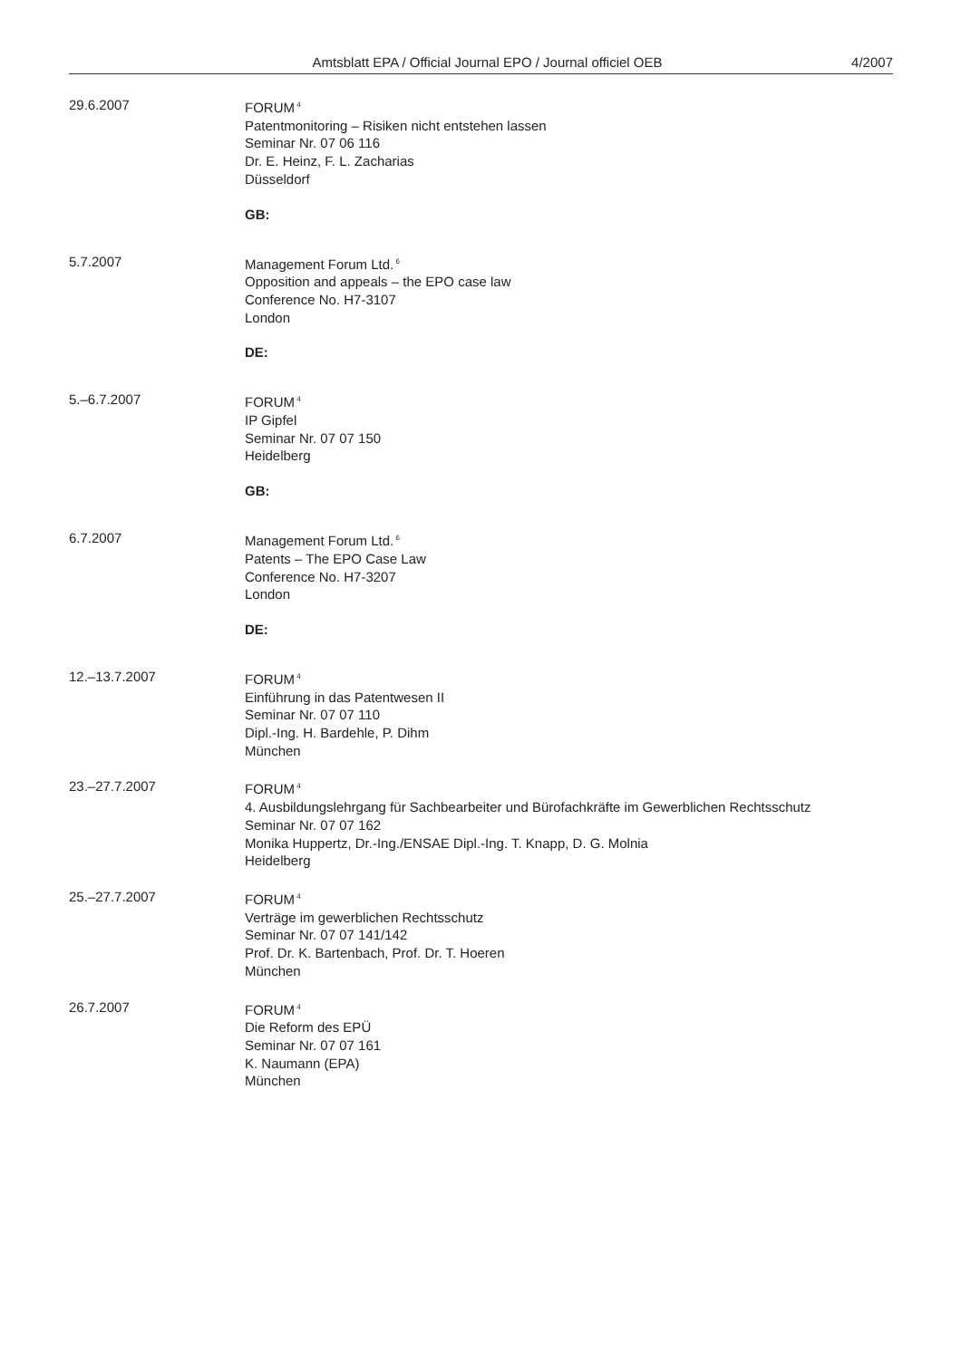Amtsblatt EPA / Official Journal EPO / Journal officiel OEB
4/2007
29.6.2007 FORUM<sup>4</sup>
Patentmonitoring – Risiken nicht entstehen lassen
Seminar Nr. 07 06 116
Dr. E. Heinz, F. L. Zacharias
Düsseldorf
GB:
5.7.2007 Management Forum Ltd.<sup>6</sup>
Opposition and appeals – the EPO case law
Conference No. H7-3107
London
DE:
5.–6.7.2007 FORUM<sup>4</sup>
IP Gipfel
Seminar Nr. 07 07 150
Heidelberg
GB:
6.7.2007 Management Forum Ltd.<sup>6</sup>
Patents – The EPO Case Law
Conference No. H7-3207
London
DE:
12.–13.7.2007 FORUM<sup>4</sup>
Einführung in das Patentwesen II
Seminar Nr. 07 07 110
Dipl.-Ing. H. Bardehle, P. Dihm
München
23.–27.7.2007 FORUM<sup>4</sup>
4. Ausbildungslehrgang für Sachbearbeiter und Bürofachkräfte im Gewerblichen Rechtsschutz
Seminar Nr. 07 07 162
Monika Huppertz, Dr.-Ing./ENSAE Dipl.-Ing. T. Knapp, D. G. Molnia
Heidelberg
25.–27.7.2007 FORUM<sup>4</sup>
Verträge im gewerblichen Rechtsschutz
Seminar Nr. 07 07 141/142
Prof. Dr. K. Bartenbach, Prof. Dr. T. Hoeren
München
26.7.2007 FORUM<sup>4</sup>
Die Reform des EPÜ
Seminar Nr. 07 07 161
K. Naumann (EPA)
München